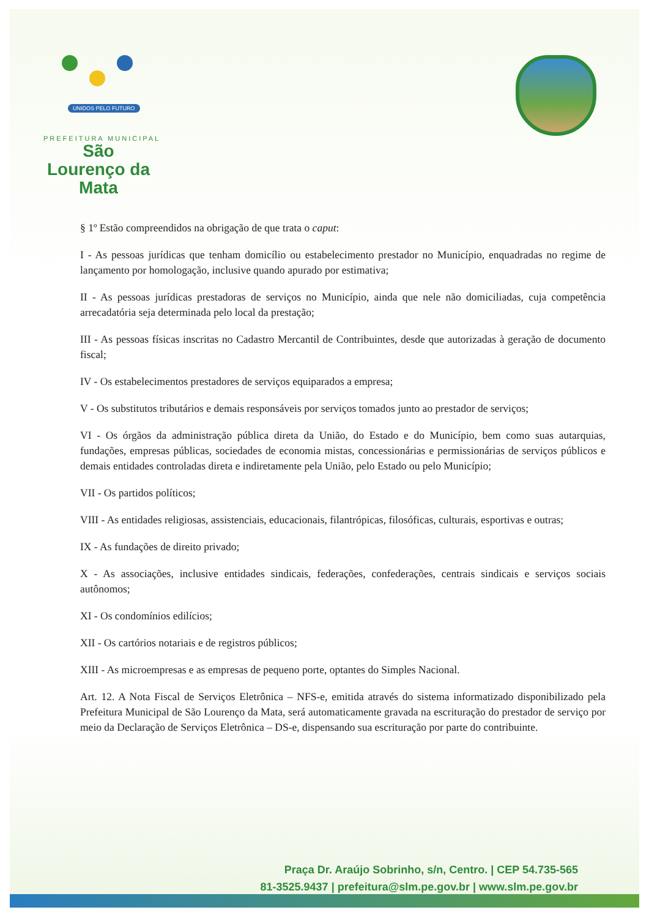UNIDOS PELO FUTURO
PREFEITURA MUNICIPAL
São Lourenço da Mata
§ 1º Estão compreendidos na obrigação de que trata o caput:
I - As pessoas jurídicas que tenham domicílio ou estabelecimento prestador no Município, enquadradas no regime de lançamento por homologação, inclusive quando apurado por estimativa;
II - As pessoas jurídicas prestadoras de serviços no Município, ainda que nele não domiciliadas, cuja competência arrecadatória seja determinada pelo local da prestação;
III - As pessoas físicas inscritas no Cadastro Mercantil de Contribuintes, desde que autorizadas à geração de documento fiscal;
IV - Os estabelecimentos prestadores de serviços equiparados a empresa;
V - Os substitutos tributários e demais responsáveis por serviços tomados junto ao prestador de serviços;
VI - Os órgãos da administração pública direta da União, do Estado e do Município, bem como suas autarquias, fundações, empresas públicas, sociedades de economia mistas, concessionárias e permissionárias de serviços públicos e demais entidades controladas direta e indiretamente pela União, pelo Estado ou pelo Município;
VII - Os partidos políticos;
VIII - As entidades religiosas, assistenciais, educacionais, filantrópicas, filosóficas, culturais, esportivas e outras;
IX - As fundações de direito privado;
X - As associações, inclusive entidades sindicais, federações, confederações, centrais sindicais e serviços sociais autônomos;
XI - Os condomínios edilícios;
XII - Os cartórios notariais e de registros públicos;
XIII - As microempresas e as empresas de pequeno porte, optantes do Simples Nacional.
Art. 12. A Nota Fiscal de Serviços Eletrônica – NFS-e, emitida através do sistema informatizado disponibilizado pela Prefeitura Municipal de São Lourenço da Mata, será automaticamente gravada na escrituração do prestador de serviço por meio da Declaração de Serviços Eletrônica – DS-e, dispensando sua escrituração por parte do contribuinte.
Praça Dr. Araújo Sobrinho, s/n, Centro. | CEP 54.735-565
81-3525.9437 | prefeitura@slm.pe.gov.br | www.slm.pe.gov.br